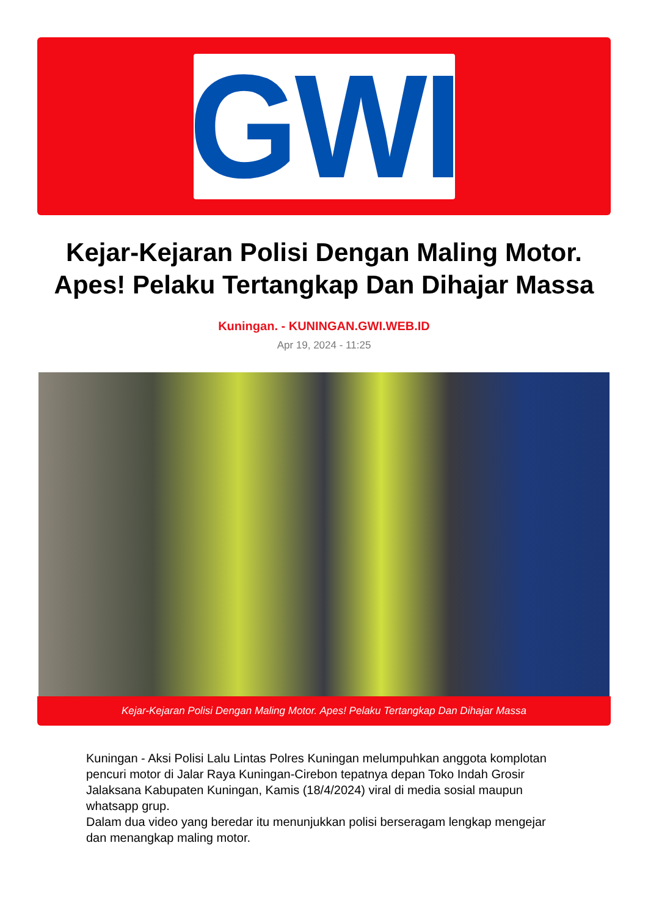GWI
Kejar-Kejaran Polisi Dengan Maling Motor. Apes! Pelaku Tertangkap Dan Dihajar Massa
Kuningan. - KUNINGAN.GWI.WEB.ID
Apr 19, 2024 - 11:25
Kejar-Kejaran Polisi Dengan Maling Motor. Apes! Pelaku Tertangkap Dan Dihajar Massa
Kuningan - Aksi Polisi Lalu Lintas Polres Kuningan melumpuhkan anggota komplotan pencuri motor di Jalar Raya Kuningan-Cirebon tepatnya depan Toko Indah Grosir Jalaksana Kabupaten Kuningan, Kamis (18/4/2024) viral di media sosial maupun whatsapp grup.
Dalam dua video yang beredar itu menunjukkan polisi berseragam lengkap mengejar dan menangkap maling motor.